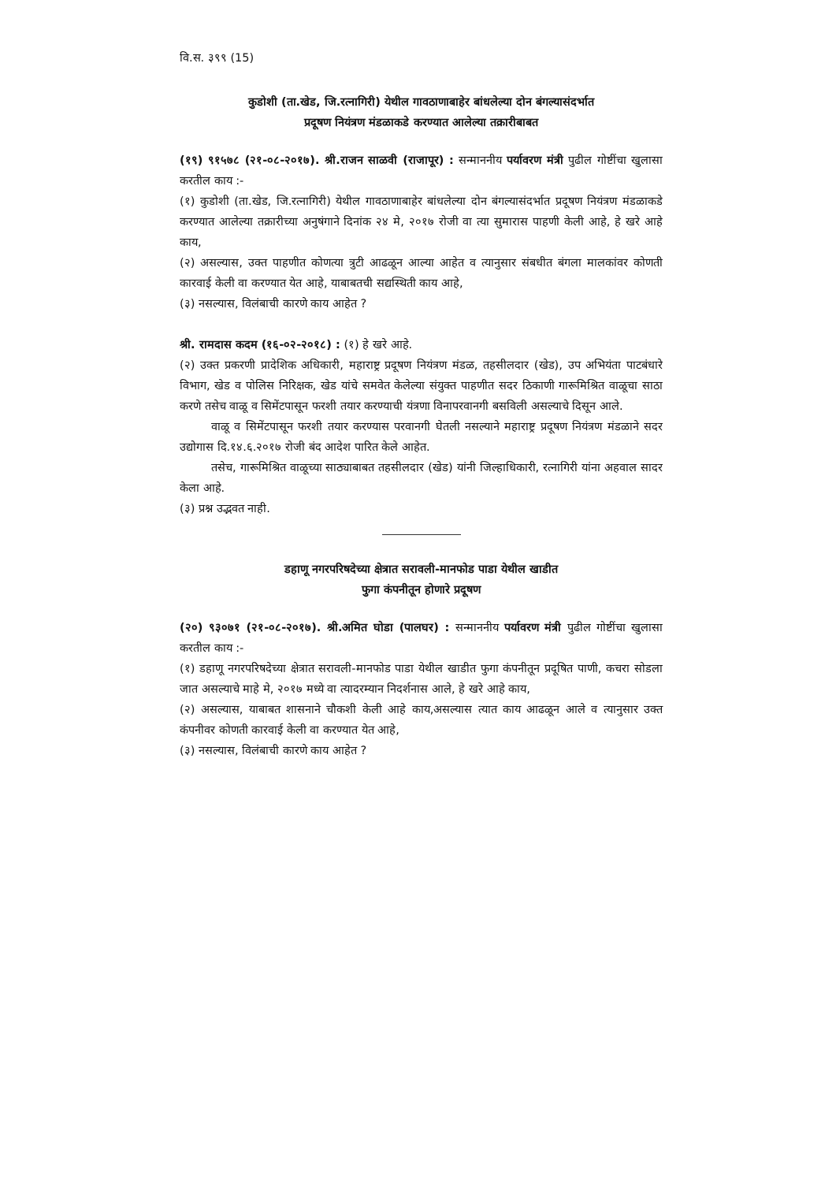वि.स. ३९९ (15)
कुडोशी (ता.खेड, जि.रत्नागिरी) येथील गावठाणाबाहेर बांधलेल्या दोन बंगल्यासंदर्भात
प्रदूषण नियंत्रण मंडळाकडे करण्यात आलेल्या तक्रारीबाबत
(१९) ९१५७८ (२१-०८-२०१७). श्री.राजन साळवी (राजापूर) : सन्माननीय पर्यावरण मंत्री पुढील गोष्टींचा खुलासा करतील काय :-
(१) कुडोशी (ता.खेड, जि.रत्नागिरी) येथील गावठाणाबाहेर बांधलेल्या दोन बंगल्यासंदर्भात प्रदूषण नियंत्रण मंडळाकडे करण्यात आलेल्या तक्रारीच्या अनुषंगाने दिनांक २४ मे, २०१७ रोजी वा त्या सुमारास पाहणी केली आहे, हे खरे आहे काय,
(२) असल्यास, उक्त पाहणीत कोणत्या त्रुटी आढळून आल्या आहेत व त्यानुसार संबधीत बंगला मालकांवर कोणती कारवाई केली वा करण्यात येत आहे, याबाबतची सद्यस्थिती काय आहे,
(३) नसल्यास, विलंबाची कारणे काय आहेत ?
श्री. रामदास कदम (१६-०२-२०१८) : (१) हे खरे आहे.
(२) उक्त प्रकरणी प्रादेशिक अधिकारी, महाराष्ट्र प्रदूषण नियंत्रण मंडळ, तहसीलदार (खेड), उप अभियंता पाटबंधारे विभाग, खेड व पोलिस निरिक्षक, खेड यांचे समवेत केलेल्या संयुक्त पाहणीत सदर ठिकाणी गारूमिश्रित वाळूचा साठा करणे तसेच वाळू व सिमेंटपासून फरशी तयार करण्याची यंत्रणा विनापरवानगी बसविली असल्याचे दिसून आले.
वाळू व सिमेंटपासून फरशी तयार करण्यास परवानगी घेतली नसल्याने महाराष्ट्र प्रदूषण नियंत्रण मंडळाने सदर उद्योगास दि.१४.६.२०१७ रोजी बंद आदेश पारित केले आहेत.
तसेच, गारूमिश्रित वाळूच्या साठ्याबाबत तहसीलदार (खेड) यांनी जिल्हाधिकारी, रत्नागिरी यांना अहवाल सादर केला आहे.
(३) प्रश्न उद्भवत नाही.
डहाणू नगरपरिषदेच्या क्षेत्रात सरावली-मानफोड पाडा येथील खाडीत
फुगा कंपनीतून होणारे प्रदूषण
(२०) ९३०७१ (२१-०८-२०१७). श्री.अमित घोडा (पालघर) : सन्माननीय पर्यावरण मंत्री पुढील गोष्टींचा खुलासा करतील काय :-
(१) डहाणू नगरपरिषदेच्या क्षेत्रात सरावली-मानफोड पाडा येथील खाडीत फुगा कंपनीतून प्रदूषित पाणी, कचरा सोडला जात असल्याचे माहे मे, २०१७ मध्ये वा त्यादरम्यान निदर्शनास आले, हे खरे आहे काय,
(२) असल्यास, याबाबत शासनाने चौकशी केली आहे काय,असल्यास त्यात काय आढळून आले व त्यानुसार उक्त कंपनीवर कोणती कारवाई केली वा करण्यात येत आहे,
(३) नसल्यास, विलंबाची कारणे काय आहेत ?